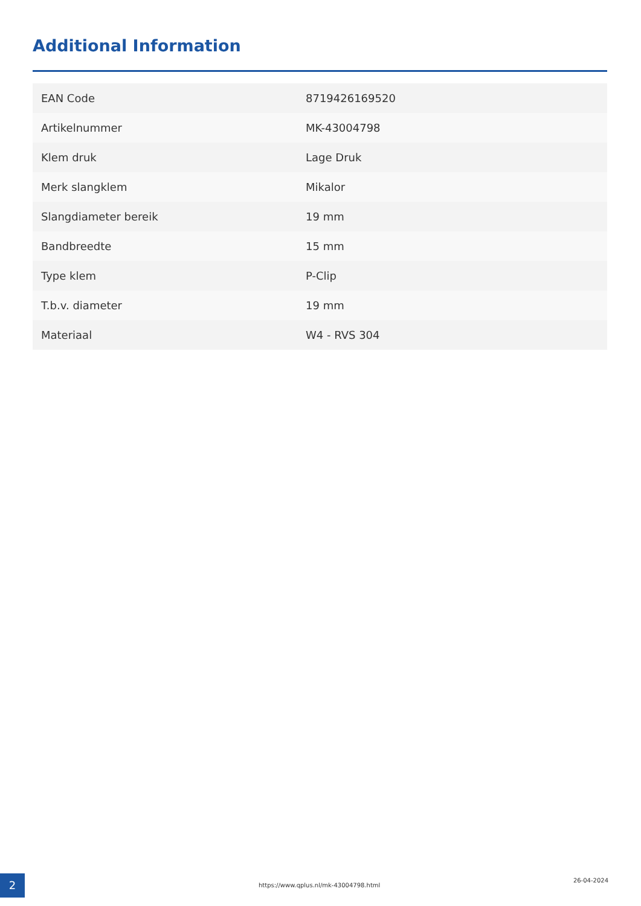Additional Information
| EAN Code | 8719426169520 |
| Artikelnummer | MK-43004798 |
| Klem druk | Lage Druk |
| Merk slangklem | Mikalor |
| Slangdiameter bereik | 19 mm |
| Bandbreedte | 15 mm |
| Type klem | P-Clip |
| T.b.v. diameter | 19 mm |
| Materiaal | W4 - RVS 304 |
2 https://www.qplus.nl/mk-43004798.html 26-04-2024